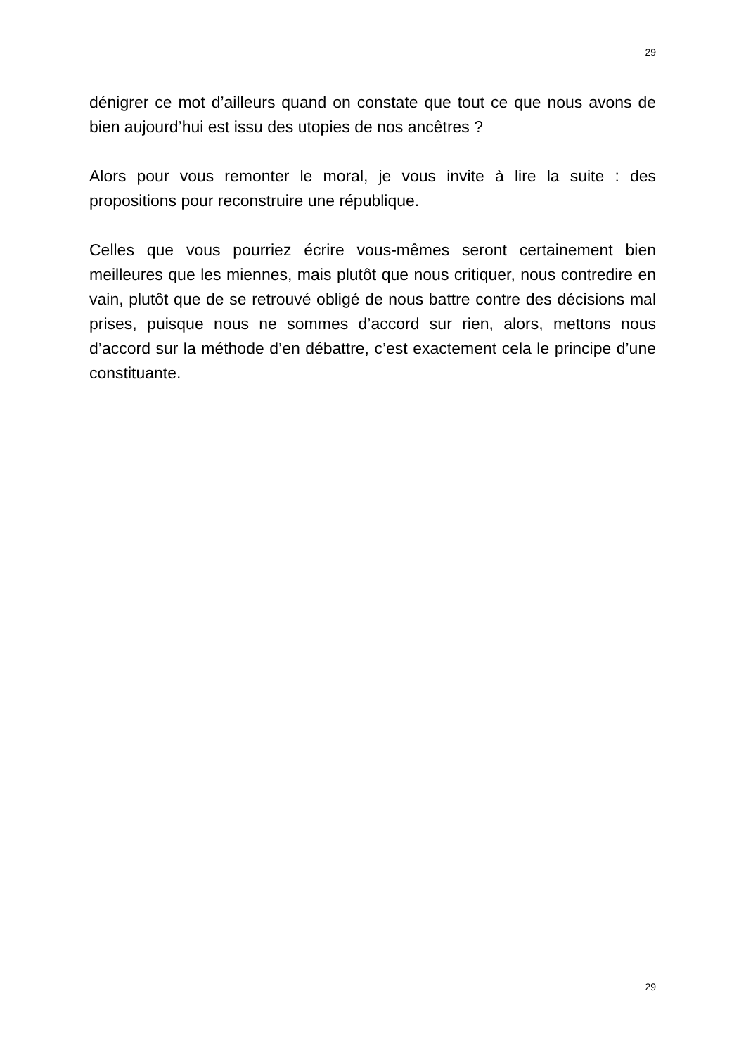29
dénigrer ce mot d’ailleurs quand on constate que tout ce que nous avons de bien aujourd’hui est issu des utopies de nos ancêtres ?
Alors pour vous remonter le moral, je vous invite à lire la suite : des propositions pour reconstruire une république.
Celles que vous pourriez écrire vous-mêmes seront certainement bien meilleures que les miennes, mais plutôt que nous critiquer, nous contredire en vain, plutôt que de se retrouvé obligé de nous battre contre des décisions mal prises, puisque nous ne sommes d’accord sur rien, alors, mettons nous d’accord sur la méthode d’en débattre, c’est exactement cela le principe d’une constituante.
29